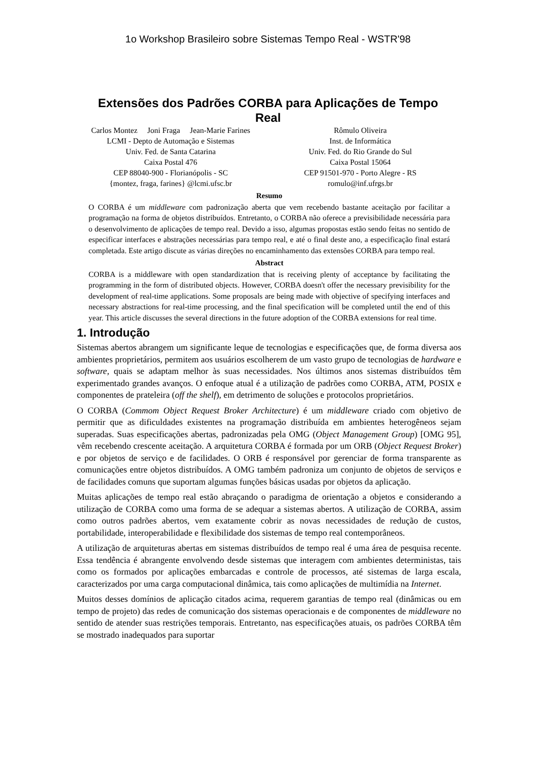1o Workshop Brasileiro sobre Sistemas Tempo Real - WSTR'98
Extensões dos Padrões CORBA para Aplicações de Tempo Real
Carlos Montez Joni Fraga Jean-Marie Farines
LCMI - Depto de Automação e Sistemas
Univ. Fed. de Santa Catarina
Caixa Postal 476
CEP 88040-900 - Florianópolis - SC
{montez, fraga, farines} @lcmi.ufsc.br
Rômulo Oliveira
Inst. de Informática
Univ. Fed. do Rio Grande do Sul
Caixa Postal 15064
CEP 91501-970 - Porto Alegre - RS
romulo@inf.ufrgs.br
Resumo
O CORBA é um middleware com padronização aberta que vem recebendo bastante aceitação por facilitar a programação na forma de objetos distribuídos. Entretanto, o CORBA não oferece a previsibilidade necessária para o desenvolvimento de aplicações de tempo real. Devido a isso, algumas propostas estão sendo feitas no sentido de especificar interfaces e abstrações necessárias para tempo real, e até o final deste ano, a especificação final estará completada. Este artigo discute as várias direções no encaminhamento das extensões CORBA para tempo real.
Abstract
CORBA is a middleware with open standardization that is receiving plenty of acceptance by facilitating the programming in the form of distributed objects. However, CORBA doesn't offer the necessary previsibility for the development of real-time applications. Some proposals are being made with objective of specifying interfaces and necessary abstractions for real-time processing, and the final specification will be completed until the end of this year. This article discusses the several directions in the future adoption of the CORBA extensions for real time.
1. Introdução
Sistemas abertos abrangem um significante leque de tecnologias e especificações que, de forma diversa aos ambientes proprietários, permitem aos usuários escolherem de um vasto grupo de tecnologias de hardware e software, quais se adaptam melhor às suas necessidades. Nos últimos anos sistemas distribuídos têm experimentado grandes avanços. O enfoque atual é a utilização de padrões como CORBA, ATM, POSIX e componentes de prateleira (off the shelf), em detrimento de soluções e protocolos proprietários.
O CORBA (Commom Object Request Broker Architecture) é um middleware criado com objetivo de permitir que as dificuldades existentes na programação distribuída em ambientes heterogêneos sejam superadas. Suas especificações abertas, padronizadas pela OMG (Object Management Group) [OMG 95], vêm recebendo crescente aceitação. A arquitetura CORBA é formada por um ORB (Object Request Broker) e por objetos de serviço e de facilidades. O ORB é responsável por gerenciar de forma transparente as comunicações entre objetos distribuídos. A OMG também padroniza um conjunto de objetos de serviços e de facilidades comuns que suportam algumas funções básicas usadas por objetos da aplicação.
Muitas aplicações de tempo real estão abraçando o paradigma de orientação a objetos e considerando a utilização de CORBA como uma forma de se adequar a sistemas abertos. A utilização de CORBA, assim como outros padrões abertos, vem exatamente cobrir as novas necessidades de redução de custos, portabilidade, interoperabilidade e flexibilidade dos sistemas de tempo real contemporâneos.
A utilização de arquiteturas abertas em sistemas distribuídos de tempo real é uma área de pesquisa recente. Essa tendência é abrangente envolvendo desde sistemas que interagem com ambientes deterministas, tais como os formados por aplicações embarcadas e controle de processos, até sistemas de larga escala, caracterizados por uma carga computacional dinâmica, tais como aplicações de multimídia na Internet.
Muitos desses domínios de aplicação citados acima, requerem garantias de tempo real (dinâmicas ou em tempo de projeto) das redes de comunicação dos sistemas operacionais e de componentes de middleware no sentido de atender suas restrições temporais. Entretanto, nas especificações atuais, os padrões CORBA têm se mostrado inadequados para suportar